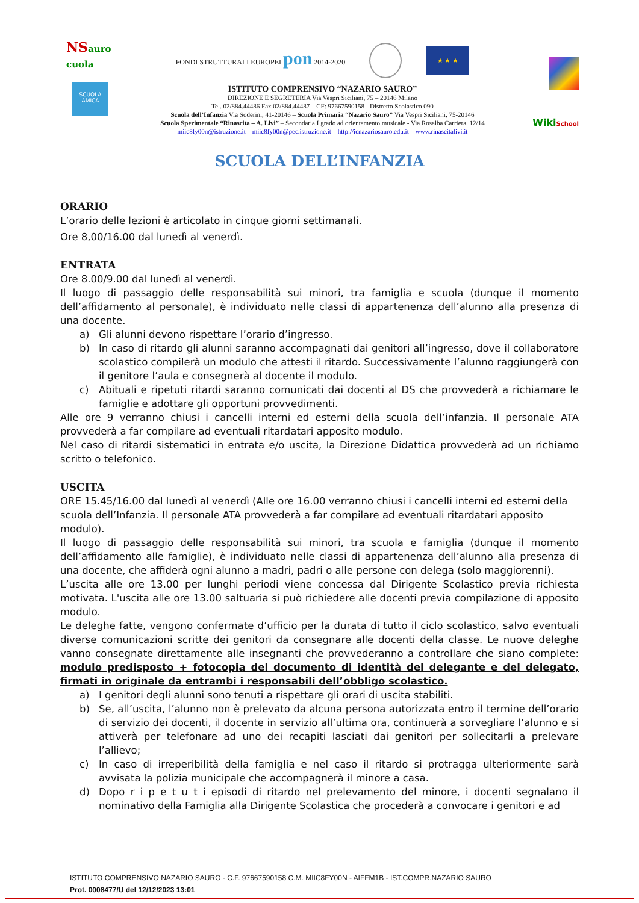NSauro cuola
SCUOLA AMICA
FONDI STRUTTURALI EUROPEI pon 2014-2020 ★ ★ ★
ISTITUTO COMPRENSIVO “NAZARIO SAURO”
DIREZIONE E SEGRETERIA Via Vespri Siciliani, 75 – 20146 Milano
Tel. 02/884.44486 Fax 02/884.44487 – CF: 97667590158 - Distretto Scolastico 090
Scuola dell’Infanzia Via Soderini, 41-20146 – Scuola Primaria “Nazario Sauro” Via Vespri Siciliani, 75-20146
Scuola Sperimentale “Rinascita – A. Livi” – Secondaria I grado ad orientamento musicale - Via Rosalba Carriera, 12/14
miic8fy00n@istruzione.it – miic8fy00n@pec.istruzione.it – http://icnazariosauro.edu.it – www.rinascitalivi.it
WikiSchool
SCUOLA DELL’INFANZIA
ORARIO
L’orario delle lezioni è articolato in cinque giorni settimanali.
Ore 8,00/16.00 dal lunedì al venerdì.
ENTRATA
Ore 8.00/9.00 dal lunedì al venerdì.
Il luogo di passaggio delle responsabilità sui minori, tra famiglia e scuola (dunque il momento dell’affidamento al personale), è individuato nelle classi di appartenenza dell’alunno alla presenza di una docente.
a) Gli alunni devono rispettare l’orario d’ingresso.
b) In caso di ritardo gli alunni saranno accompagnati dai genitori all’ingresso, dove il collaboratore scolastico compilerà un modulo che attesti il ritardo. Successivamente l’alunno raggiungerà con il genitore l’aula e consegnerà al docente il modulo.
c) Abituali e ripetuti ritardi saranno comunicati dai docenti al DS che provvederà a richiamare le famiglie e adottare gli opportuni provvedimenti.
Alle ore 9 verranno chiusi i cancelli interni ed esterni della scuola dell’infanzia. Il personale ATA provvederà a far compilare ad eventuali ritardatari apposito modulo.
Nel caso di ritardi sistematici in entrata e/o uscita, la Direzione Didattica provvederà ad un richiamo scritto o telefonico.
USCITA
ORE 15.45/16.00 dal lunedì al venerdì (Alle ore 16.00 verranno chiusi i cancelli interni ed esterni della scuola dell’Infanzia. Il personale ATA provvederà a far compilare ad eventuali ritardatari apposito modulo).
Il luogo di passaggio delle responsabilità sui minori, tra scuola e famiglia (dunque il momento dell’affidamento alle famiglie), è individuato nelle classi di appartenenza dell’alunno alla presenza di una docente, che affiderà ogni alunno a madri, padri o alle persone con delega (solo maggiorenni).
L’uscita alle ore 13.00 per lunghi periodi viene concessa dal Dirigente Scolastico previa richiesta motivata. L'uscita alle ore 13.00 saltuaria si può richiedere alle docenti previa compilazione di apposito modulo.
Le deleghe fatte, vengono confermate d’ufficio per la durata di tutto il ciclo scolastico, salvo eventuali diverse comunicazioni scritte dei genitori da consegnare alle docenti della classe. Le nuove deleghe vanno consegnate direttamente alle insegnanti che provvederanno a controllare che siano complete: modulo predisposto + fotocopia del documento di identità del delegante e del delegato, firmati in originale da entrambi i responsabili dell’obbligo scolastico.
a) I genitori degli alunni sono tenuti a rispettare gli orari di uscita stabiliti.
b) Se, all’uscita, l’alunno non è prelevato da alcuna persona autorizzata entro il termine dell’orario di servizio dei docenti, il docente in servizio all’ultima ora, continuerà a sorvegliare l’alunno e si attiverà per telefonare ad uno dei recapiti lasciati dai genitori per sollecitarli a prelevare l’allievo;
c) In caso di irreperibilità della famiglia e nel caso il ritardo si protragga ulteriormente sarà avvisata la polizia municipale che accompagnerà il minore a casa.
d) Dopo r i p e t u t i episodi di ritardo nel prelevamento del minore, i docenti segnalano il nominativo della Famiglia alla Dirigente Scolastica che procederà a convocare i genitori e ad
ISTITUTO COMPRENSIVO NAZARIO SAURO - C.F. 97667590158 C.M. MIIC8FY00N - AIFFM1B - IST.COMPR.NAZARIO SAURO
Prot. 0008477/U del 12/12/2023 13:01